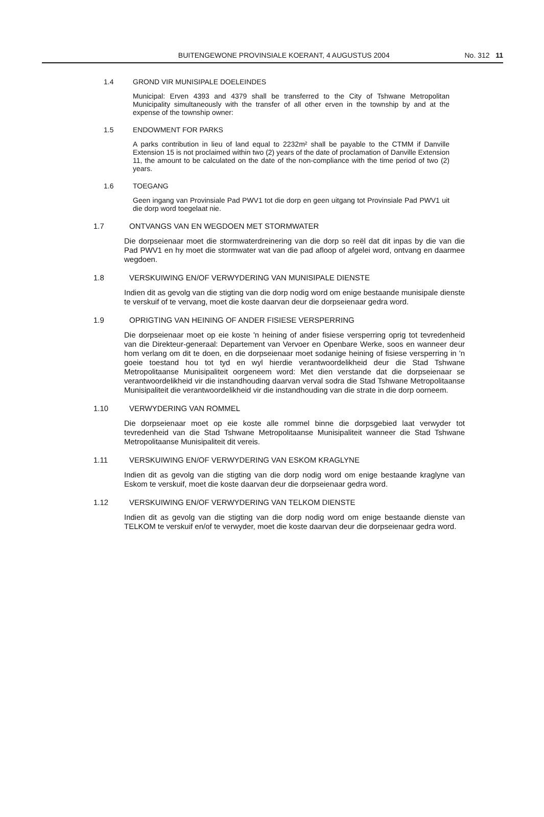BUITENGEWONE PROVINSIALE KOERANT, 4 AUGUSTUS 2004 No. 312 11
1.4 GROND VIR MUNISIPALE DOELEINDES
Municipal: Erven 4393 and 4379 shall be transferred to the City of Tshwane Metropolitan Municipality simultaneously with the transfer of all other erven in the township by and at the expense of the township owner:
1.5 ENDOWMENT FOR PARKS
A parks contribution in lieu of land equal to 2232m² shall be payable to the CTMM if Danville Extension 15 is not proclaimed within two (2) years of the date of proclamation of Danville Extension 11, the amount to be calculated on the date of the non-compliance with the time period of two (2) years.
1.6 TOEGANG
Geen ingang van Provinsiale Pad PWV1 tot die dorp en geen uitgang tot Provinsiale Pad PWV1 uit die dorp word toegelaat nie.
1.7 ONTVANGS VAN EN WEGDOEN MET STORMWATER
Die dorpseienaar moet die stormwaterdreinering van die dorp so reël dat dit inpas by die van die Pad PWV1 en hy moet die stormwater wat van die pad afloop of afgelei word, ontvang en daarmee wegdoen.
1.8 VERSKUIWING EN/OF VERWYDERING VAN MUNISIPALE DIENSTE
Indien dit as gevolg van die stigting van die dorp nodig word om enige bestaande munisipale dienste te verskuif of te vervang, moet die koste daarvan deur die dorpseienaar gedra word.
1.9 OPRIGTING VAN HEINING OF ANDER FISIESE VERSPERRING
Die dorpseienaar moet op eie koste 'n heining of ander fisiese versperring oprig tot tevredenheid van die Direkteur-generaal: Departement van Vervoer en Openbare Werke, soos en wanneer deur hom verlang om dit te doen, en die dorpseienaar moet sodanige heining of fisiese versperring in 'n goeie toestand hou tot tyd en wyl hierdie verantwoordelikheid deur die Stad Tshwane Metropolitaanse Munisipaliteit oorgeneem word: Met dien verstande dat die dorpseienaar se verantwoordelikheid vir die instandhouding daarvan verval sodra die Stad Tshwane Metropolitaanse Munisipaliteit die verantwoordelikheid vir die instandhouding van die strate in die dorp oorneem.
1.10 VERWYDERING VAN ROMMEL
Die dorpseienaar moet op eie koste alle rommel binne die dorpsgebied laat verwyder tot tevredenheid van die Stad Tshwane Metropolitaanse Munisipaliteit wanneer die Stad Tshwane Metropolitaanse Munisipaliteit dit vereis.
1.11 VERSKUIWING EN/OF VERWYDERING VAN ESKOM KRAGLYNE
Indien dit as gevolg van die stigting van die dorp nodig word om enige bestaande kraglyne van Eskom te verskuif, moet die koste daarvan deur die dorpseienaar gedra word.
1.12 VERSKUIWING EN/OF VERWYDERING VAN TELKOM DIENSTE
Indien dit as gevolg van die stigting van die dorp nodig word om enige bestaande dienste van TELKOM te verskuif en/of te verwyder, moet die koste daarvan deur die dorpseienaar gedra word.